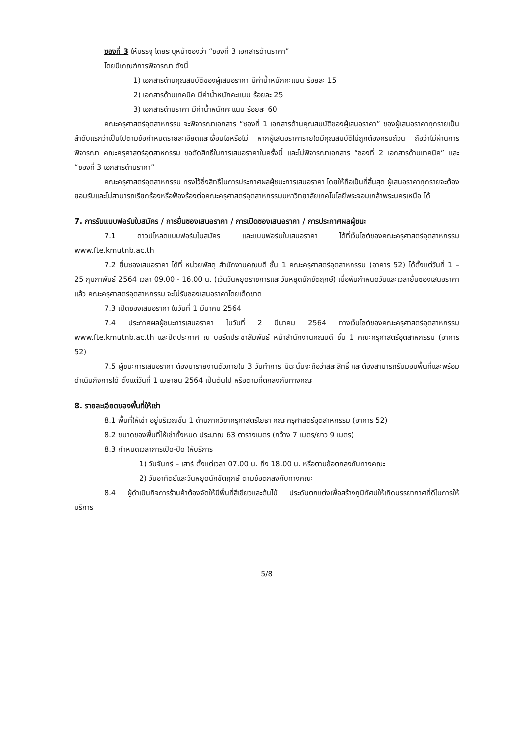ซองที่ 3 ให้บรรจุ โดยระบุหน้าซองว่า “ซองที่ 3 เอกสารด้านราคา”
โดยมีเกณฑ์การพิจารณา ดังนี้
1) เอกสารด้านคุณสมบัติของผู้เสนอราคา มีค่าน้ำหนักคะแนน ร้อยละ 15
2) เอกสารด้านเทคนิค มีค่าน้ำหนักคะแนน ร้อยละ 25
3) เอกสารด้านราคา มีค่าน้ำหนักคะแนน ร้อยละ 60
คณะครุศาสตร์อุตสาหกรรม จะพิจารณาเอกสาร “ซองที่ 1 เอกสารด้านคุณสมบัติของผู้เสนอราคา” ของผู้เสนอราคาทุกรายเป็นลำดับแรกว่าเป็นไปตามข้อกำหนดรายละเอียดและเงื่อนไขหรือไม่ หากผู้เสนอราคารายใดมีคุณสมบัติไม่ถูกต้องครบถ้วน ถือว่าไม่ผ่านการพิจารณา คณะครุศาสตร์อุตสาหกรรม ขอตัดสิทธิ์ในการเสนอราคาในครั้งนี้ และไม่พิจารณาเอกสาร “ซองที่ 2 เอกสารด้านเทคนิค” และ “ซองที่ 3 เอกสารด้านราคา”
คณะครุศาสตร์อุตสาหกรรม ทรงไว้ซึ่งสิทธิ์ในการประกาศผลผู้ชนะการเสนอราคา โดยให้ถือเป็นที่สิ้นสุด ผู้เสนอราคาทุกรายจะต้องยอมรับและไม่สามารถเรียกร้องหรือฟ้องร้องต่อคณะครุศาสตร์อุตสาหกรรมมหาวิทยาลัยเทคโนโลยีพระจอมเกล้าพระนครเหนือ ได้
7. การรับแบบฟอร์มใบสมัคร / การยื่นซองเสนอราคา / การเปิดซองเสนอราคา / การประกาศผลผู้ชนะ
7.1 ดาวน์โหลดแบบฟอร์มใบสมัคร และแบบฟอร์มใบเสนอราคา ได้ที่เว็บไซต์ของคณะครุศาสตร์อุตสาหกรรม www.fte.kmutnb.ac.th
7.2 ยื่นซองเสนอราคา ได้ที่ หน่วยพัสดุ สำนักงานคณบดี ชั้น 1 คณะครุศาสตร์อุตสาหกรรม (อาคาร 52) ได้ตั้งแต่วันที่ 1 – 25 กุมภาพันธ์ 2564 เวลา 09.00 - 16.00 น. (เว้นวันหยุดราชการและวันหยุดนักขัตฤกษ์) เมื่อพ้นกำหนดวันและเวลายื่นซองเสนอราคาแล้ว คณะครุศาสตร์อุตสาหกรรม จะไม่รับซองเสนอราคาโดยเด็ดขาด
7.3 เปิดซองเสนอราคา ในวันที่ 1 มีนาคม 2564
7.4 ประกาศผลผู้ชนะการเสนอราคา ในวันที่ 2 มีนาคม 2564 ทางเว็บไซต์ของคณะครุศาสตร์อุตสาหกรรม www.fte.kmutnb.ac.th และปิดประกาศ ณ บอร์ดประชาสัมพันธ์ หน้าสำนักงานคณบดี ชั้น 1 คณะครุศาสตร์อุตสาหกรรม (อาคาร 52)
7.5 ผู้ชนะการเสนอราคา ต้องมารายงานตัวภายใน 3 วันทำการ มิฉะนั้นจะถือว่าสละสิทธิ์ และต้องสามารถรับมอบพื้นที่และพร้อมดำเนินกิจการได้ ตั้งแต่วันที่ 1 เมษายน 2564 เป็นต้นไป หรือตามที่ตกลงกับทางคณะ
8. รายละเอียดของพื้นที่ให้เช่า
8.1 พื้นที่ให้เช่า อยู่บริเวณชั้น 1 ด้านภาควิชาครุศาสตร์โยธา คณะครุศาสตร์อุตสาหกรรม (อาคาร 52)
8.2 ขนาดของพื้นที่ให้เช่าทั้งหมด ประมาณ 63 ตารางเมตร (กว้าง 7 เมตร/ยาว 9 เมตร)
8.3 กำหนดเวลาการเปิด-ปิด ให้บริการ
1) วันจันทร์ – เสาร์ ตั้งแต่เวลา 07.00 น. ถึง 18.00 น. หรือตามข้อตกลงกับทางคณะ
2) วันอาทิตย์และวันหยุดนักขัตฤกษ์ ตามข้อตกลงกับทางคณะ
8.4 ผู้ดำเนินกิจการร้านค้าต้องจัดให้มีพื้นที่สีเขียวและต้นไม้ ประดับตกแต่งเพื่อสร้างภูมิทัศน์ให้เกิดบรรยากาศที่ดีในการให้บริการ
5/8